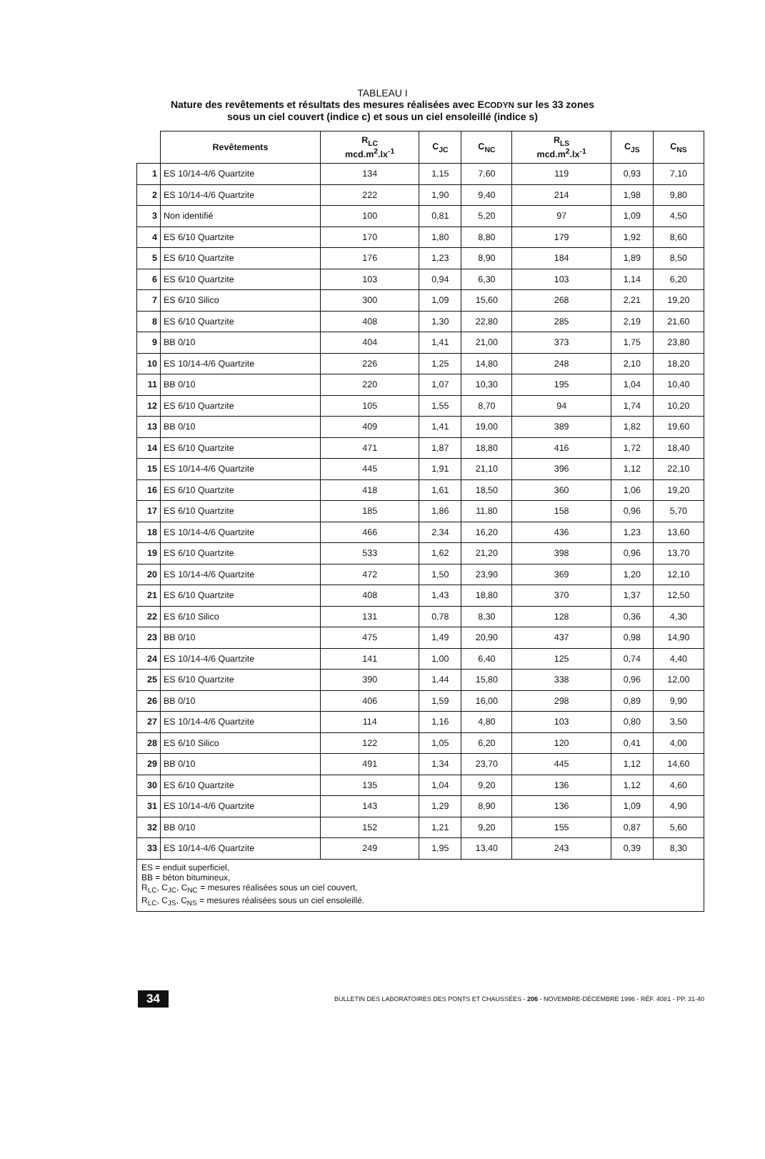TABLEAU I
Nature des revêtements et résultats des mesures réalisées avec ECODYN sur les 33 zones
sous un ciel couvert (indice c) et sous un ciel ensoleillé (indice s)
| | Revêtements | R<sub>LC</sub> mcd.m<sup>2</sup>.lx<sup>-1</sup> | C<sub>JC</sub> | C<sub>NC</sub> | R<sub>LS</sub> mcd.m<sup>2</sup>.lx<sup>-1</sup> | C<sub>JS</sub> | C<sub>NS</sub> |
| --- | --- | --- | --- | --- | --- | --- | --- |
| 1 | ES 10/14-4/6 Quartzite | 134 | 1,15 | 7,60 | 119 | 0,93 | 7,10 |
| 2 | ES 10/14-4/6 Quartzite | 222 | 1,90 | 9,40 | 214 | 1,98 | 9,80 |
| 3 | Non identifié | 100 | 0,81 | 5,20 | 97 | 1,09 | 4,50 |
| 4 | ES 6/10 Quartzite | 170 | 1,80 | 8,80 | 179 | 1,92 | 8,60 |
| 5 | ES 6/10 Quartzite | 176 | 1,23 | 8,90 | 184 | 1,89 | 8,50 |
| 6 | ES 6/10 Quartzite | 103 | 0,94 | 6,30 | 103 | 1,14 | 6,20 |
| 7 | ES 6/10 Silico | 300 | 1,09 | 15,60 | 268 | 2,21 | 19,20 |
| 8 | ES 6/10 Quartzite | 408 | 1,30 | 22,80 | 285 | 2,19 | 21,60 |
| 9 | BB 0/10 | 404 | 1,41 | 21,00 | 373 | 1,75 | 23,80 |
| 10 | ES 10/14-4/6 Quartzite | 226 | 1,25 | 14,80 | 248 | 2,10 | 18,20 |
| 11 | BB 0/10 | 220 | 1,07 | 10,30 | 195 | 1,04 | 10,40 |
| 12 | ES 6/10 Quartzite | 105 | 1,55 | 8,70 | 94 | 1,74 | 10,20 |
| 13 | BB 0/10 | 409 | 1,41 | 19,00 | 389 | 1,82 | 19,60 |
| 14 | ES 6/10 Quartzite | 471 | 1,87 | 18,80 | 416 | 1,72 | 18,40 |
| 15 | ES 10/14-4/6 Quartzite | 445 | 1,91 | 21,10 | 396 | 1,12 | 22,10 |
| 16 | ES 6/10 Quartzite | 418 | 1,61 | 18,50 | 360 | 1,06 | 19,20 |
| 17 | ES 6/10 Quartzite | 185 | 1,86 | 11,80 | 158 | 0,96 | 5,70 |
| 18 | ES 10/14-4/6 Quartzite | 466 | 2,34 | 16,20 | 436 | 1,23 | 13,60 |
| 19 | ES 6/10 Quartzite | 533 | 1,62 | 21,20 | 398 | 0,96 | 13,70 |
| 20 | ES 10/14-4/6 Quartzite | 472 | 1,50 | 23,90 | 369 | 1,20 | 12,10 |
| 21 | ES 6/10 Quartzite | 408 | 1,43 | 18,80 | 370 | 1,37 | 12,50 |
| 22 | ES 6/10 Silico | 131 | 0,78 | 8,30 | 128 | 0,36 | 4,30 |
| 23 | BB 0/10 | 475 | 1,49 | 20,90 | 437 | 0,98 | 14,90 |
| 24 | ES 10/14-4/6 Quartzite | 141 | 1,00 | 6,40 | 125 | 0,74 | 4,40 |
| 25 | ES 6/10 Quartzite | 390 | 1,44 | 15,80 | 338 | 0,96 | 12,00 |
| 26 | BB 0/10 | 406 | 1,59 | 16,00 | 298 | 0,89 | 9,90 |
| 27 | ES 10/14-4/6 Quartzite | 114 | 1,16 | 4,80 | 103 | 0,80 | 3,50 |
| 28 | ES 6/10 Silico | 122 | 1,05 | 6,20 | 120 | 0,41 | 4,00 |
| 29 | BB 0/10 | 491 | 1,34 | 23,70 | 445 | 1,12 | 14,60 |
| 30 | ES 6/10 Quartzite | 135 | 1,04 | 9,20 | 136 | 1,12 | 4,60 |
| 31 | ES 10/14-4/6 Quartzite | 143 | 1,29 | 8,90 | 136 | 1,09 | 4,90 |
| 32 | BB 0/10 | 152 | 1,21 | 9,20 | 155 | 0,87 | 5,60 |
| 33 | ES 10/14-4/6 Quartzite | 249 | 1,95 | 13,40 | 243 | 0,39 | 8,30 |
| ES = enduit superficiel, BB = béton bitumineux, R<sub>LC</sub>, C<sub>JC</sub>, C<sub>NC</sub> = mesures réalisées sous un ciel couvert, R<sub>LC</sub>, C<sub>JS</sub>, C<sub>NS</sub> = mesures réalisées sous un ciel ensoleillé. | | | | | | | |
34 BULLETIN DES LABORATOIRES DES PONTS ET CHAUSSÉES - 206 - NOVEMBRE-DÉCEMBRE 1996 - RÉF. 4081 - PP. 31-40